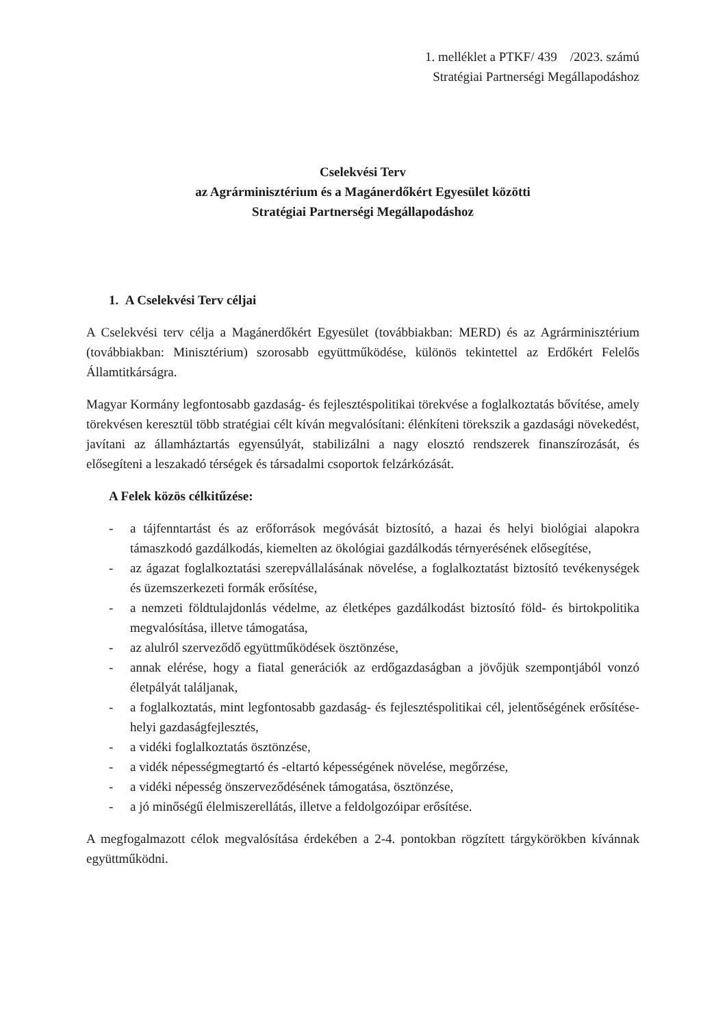1. melléklet a PTKF/ 439 /2023. számú
Stratégiai Partnerségi Megállapodáshoz
Cselekvési Terv
az Agrárminisztérium és a Magánerdőkért Egyesület közötti
Stratégiai Partnerségi Megállapodáshoz
1. A Cselekvési Terv céljai
A Cselekvési terv célja a Magánerdőkért Egyesület (továbbiakban: MERD) és az Agrárminisztérium (továbbiakban: Minisztérium) szorosabb együttműködése, különös tekintettel az Erdőkért Felelős Államtitkárságra.
Magyar Kormány legfontosabb gazdaság- és fejlesztéspolitikai törekvése a foglalkoztatás bővítése, amely törekvésen keresztül több stratégiai célt kíván megvalósítani: élénkíteni törekszik a gazdasági növekedést, javítani az államháztartás egyensúlyát, stabilizálni a nagy elosztó rendszerek finanszírozását, és elősegíteni a leszakadó térségek és társadalmi csoportok felzárkózását.
A Felek közös célkitűzése:
- a tájfenntartást és az erőforrások megóvását biztosító, a hazai és helyi biológiai alapokra támaszkodó gazdálkodás, kiemelten az ökológiai gazdálkodás térnyerésének elősegítése,
- az ágazat foglalkoztatási szerepvállalásának növelése, a foglalkoztatást biztosító tevékenységek és üzemszerkezeti formák erősítése,
- a nemzeti földtulajdonlás védelme, az életképes gazdálkodást biztosító föld- és birtokpolitika megvalósítása, illetve támogatása,
- az alulról szerveződő együttműködések ösztönzése,
- annak elérése, hogy a fiatal generációk az erdőgazdaságban a jövőjük szempontjából vonzó életpályát találjanak,
- a foglalkoztatás, mint legfontosabb gazdaság- és fejlesztéspolitikai cél, jelentőségének erősítése- helyi gazdaságfejlesztés,
- a vidéki foglalkoztatás ösztönzése,
- a vidék népességmegtartó és -eltartó képességének növelése, megőrzése,
- a vidéki népesség önszerveződésének támogatása, ösztönzése,
- a jó minőségű élelmiszerellátás, illetve a feldolgozóipar erősítése.
A megfogalmazott célok megvalósítása érdekében a 2-4. pontokban rögzített tárgykörökben kívánnak együttműködni.